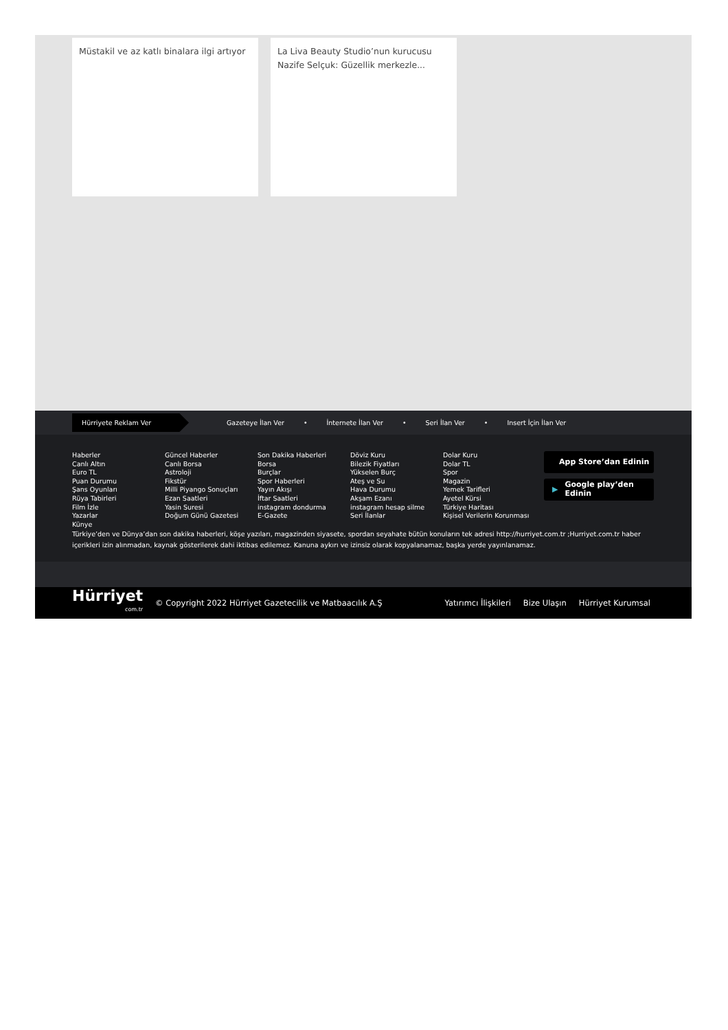Müstakil ve az katlı binalara ilgi artıyor
La Liva Beauty Studio’nun kurucusu Nazife Selçuk: Güzellik merkezle...
Hürriyete Reklam Ver
Gazeteye İlan Ver • İnternete İlan Ver • Seri İlan Ver • Insert İçin İlan Ver
Haberler
Canlı Altın
Euro TL
Puan Durumu
Şans Oyunları
Rüya Tabirleri
Film İzle
Yazarlar
Künye
Güncel Haberler
Canlı Borsa
Astroloji
Fikstür
Milli Piyango Sonuçları
Ezan Saatleri
Yasin Suresi
Doğum Günü Gazetesi
Son Dakika Haberleri
Borsa
Burçlar
Spor Haberleri
Yayın Akışı
İftar Saatleri
instagram dondurma
E-Gazete
Döviz Kuru
Bilezik Fiyatları
Yükselen Burç
Ateş ve Su
Hava Durumu
Akşam Ezanı
instagram hesap silme
Seri İlanlar
Dolar Kuru
Dolar TL
Spor
Magazin
Yemek Tarifleri
Ayetel Kürsi
Türkiye Haritası
Kişisel Verilerin Korunması
App Store’dan Edinin
▶ Google play’den Edinin
Türkiye’den ve Dünya’dan son dakika haberleri, köşe yazıları, magazinden siyasete, spordan seyahate bütün konuların tek adresi http://hurriyet.com.tr ;Hurriyet.com.tr haber içerikleri izin alınmadan, kaynak gösterilerek dahi iktibas edilemez. Kanuna aykırı ve izinsiz olarak kopyalanamaz, başka yerde yayınlanamaz.
Hürriyet
com.tr
© Copyright 2022 Hürriyet Gazetecilik ve Matbaacılık A.Ş
Yatırımcı İlişkileri Bize Ulaşın Hürriyet Kurumsal